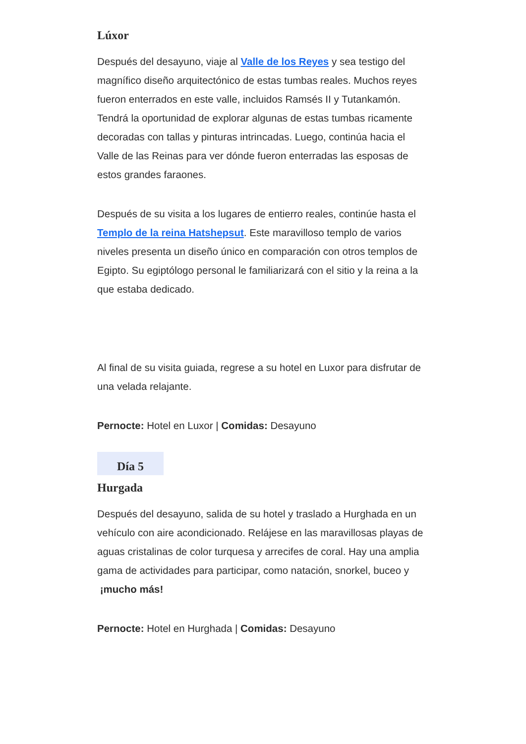Lúxor
Después del desayuno, viaje al Valle de los Reyes y sea testigo del magnífico diseño arquitectónico de estas tumbas reales. Muchos reyes fueron enterrados en este valle, incluidos Ramsés II y Tutankamón. Tendrá la oportunidad de explorar algunas de estas tumbas ricamente decoradas con tallas y pinturas intrincadas. Luego, continúa hacia el Valle de las Reinas para ver dónde fueron enterradas las esposas de estos grandes faraones.
Después de su visita a los lugares de entierro reales, continúe hasta el Templo de la reina Hatshepsut. Este maravilloso templo de varios niveles presenta un diseño único en comparación con otros templos de Egipto. Su egiptólogo personal le familiarizará con el sitio y la reina a la que estaba dedicado.
Al final de su visita guiada, regrese a su hotel en Luxor para disfrutar de una velada relajante.
Pernocte: Hotel en Luxor | Comidas: Desayuno
Día 5
Hurgada
Después del desayuno, salida de su hotel y traslado a Hurghada en un vehículo con aire acondicionado. Relájese en las maravillosas playas de aguas cristalinas de color turquesa y arrecifes de coral. Hay una amplia gama de actividades para participar, como natación, snorkel, buceo y ¡mucho más!
Pernocte: Hotel en Hurghada | Comidas: Desayuno